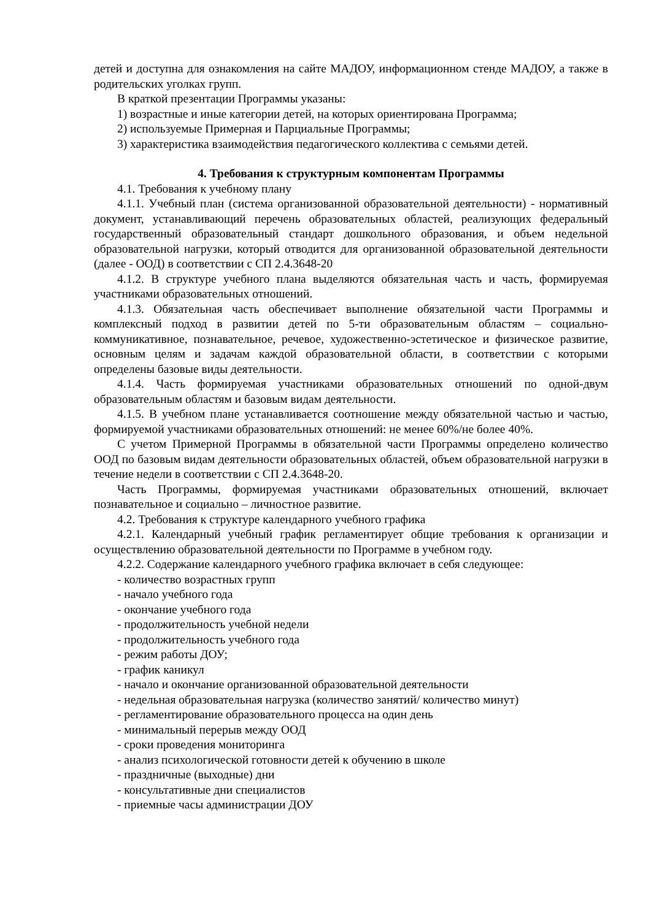детей и доступна для ознакомления на сайте МАДОУ, информационном стенде МАДОУ, а также в родительских уголках групп.
В краткой презентации Программы указаны:
1) возрастные и иные категории детей, на которых ориентирована Программа;
2) используемые Примерная и Парциальные Программы;
3) характеристика взаимодействия педагогического коллектива с семьями детей.
4. Требования к структурным компонентам Программы
4.1. Требования к учебному плану
4.1.1. Учебный план (система организованной образовательной деятельности) - нормативный документ, устанавливающий перечень образовательных областей, реализующих федеральный государственный образовательный стандарт дошкольного образования, и объем недельной образовательной нагрузки, который отводится для организованной образовательной деятельности (далее - ООД) в соответствии с СП 2.4.3648-20
4.1.2. В структуре учебного плана выделяются обязательная часть и часть, формируемая участниками образовательных отношений.
4.1.3. Обязательная часть обеспечивает выполнение обязательной части Программы и комплексный подход в развитии детей по 5-ти образовательным областям – социально-коммуникативное, познавательное, речевое, художественно-эстетическое и физическое развитие, основным целям и задачам каждой образовательной области, в соответствии с которыми определены базовые виды деятельности.
4.1.4. Часть формируемая участниками образовательных отношений по одной-двум образовательным областям и базовым видам деятельности.
4.1.5. В учебном плане устанавливается соотношение между обязательной частью и частью, формируемой участниками образовательных отношений: не менее 60%/не более 40%.
С учетом Примерной Программы в обязательной части Программы определено количество ООД по базовым видам деятельности образовательных областей, объем образовательной нагрузки в течение недели в соответствии с СП 2.4.3648-20.
Часть Программы, формируемая участниками образовательных отношений, включает познавательное и социально – личностное развитие.
4.2. Требования к структуре календарного учебного графика
4.2.1. Календарный учебный график регламентирует общие требования к организации и осуществлению образовательной деятельности по Программе в учебном году.
4.2.2. Содержание календарного учебного графика включает в себя следующее:
- количество возрастных групп
- начало учебного года
- окончание учебного года
- продолжительность учебной недели
- продолжительность учебного года
- режим работы ДОУ;
- график каникул
- начало и окончание организованной образовательной деятельности
- недельная образовательная нагрузка (количество занятий/ количество минут)
- регламентирование образовательного процесса на один день
- минимальный перерыв между ООД
- сроки проведения мониторинга
- анализ психологической готовности детей к обучению в школе
- праздничные (выходные) дни
- консультативные дни специалистов
- приемные часы администрации ДОУ